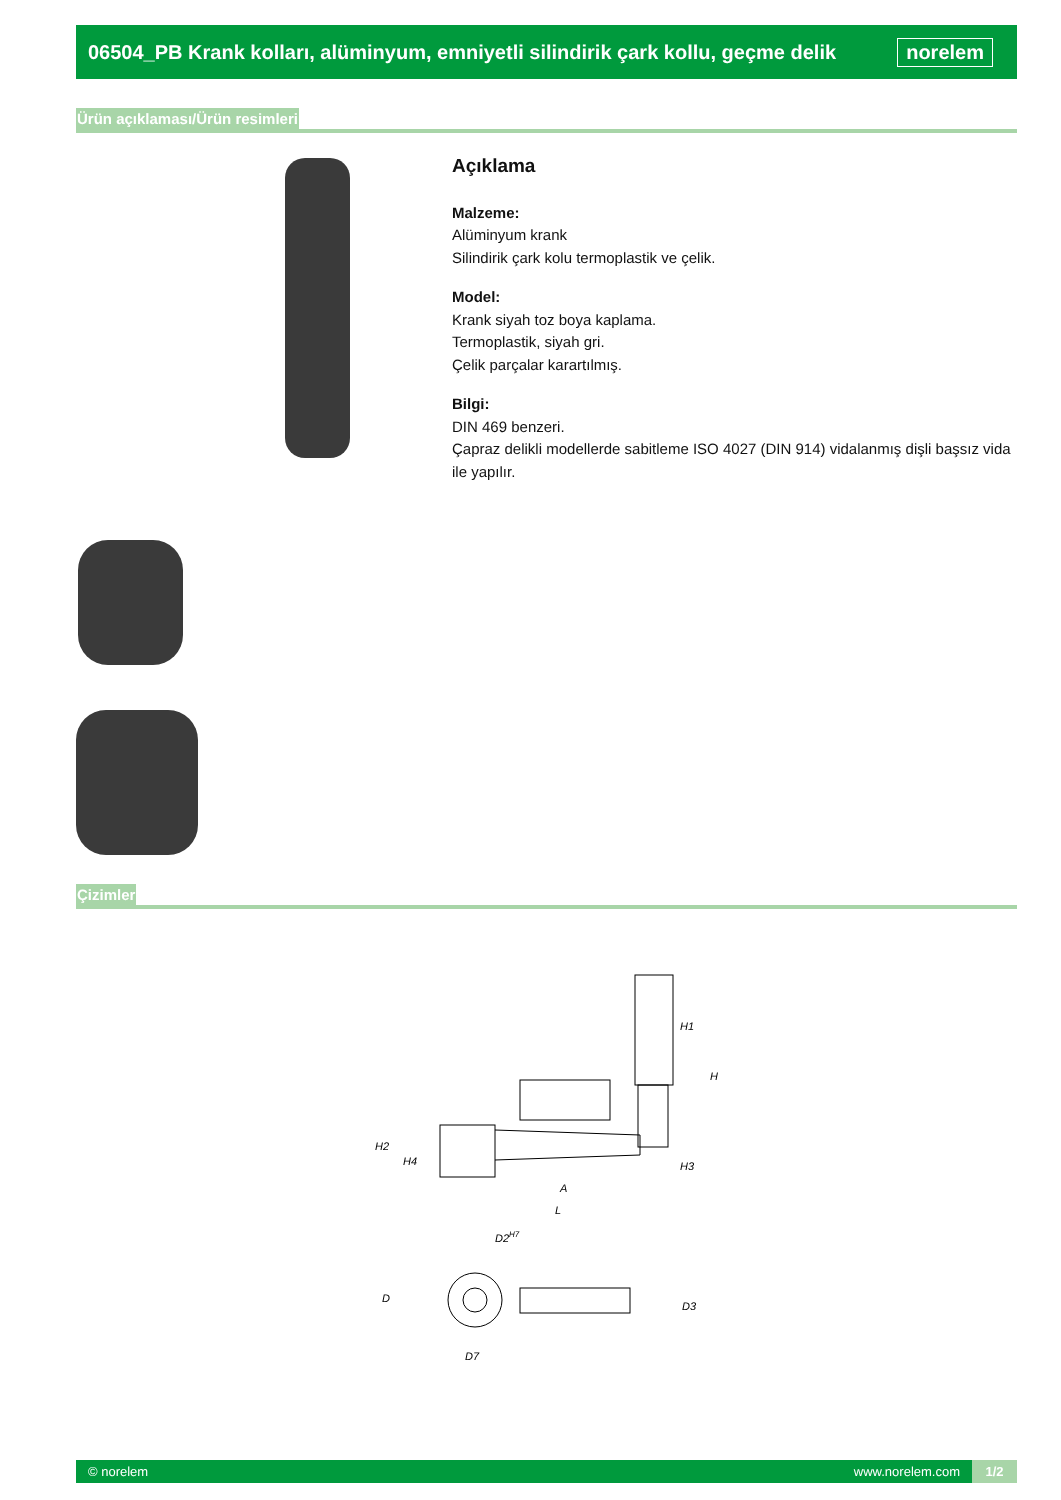06504_PB Krank kolları, alüminyum, emniyetli silindirik çark kollu, geçme delik
norelem
Ürün açıklaması/Ürün resimleri
Açıklama
Malzeme:
Alüminyum krank
Silindirik çark kolu termoplastik ve çelik.
Model:
Krank siyah toz boya kaplama.
Termoplastik, siyah gri.
Çelik parçalar karartılmış.
Bilgi:
DIN 469 benzeri.
Çapraz delikli modellerde sabitleme ISO 4027 (DIN 914) vidalanmış dişli başsız vida ile yapılır.
Çizimler
H1
H
H2
H4
H3
A
L
D2H7
D
D3
D7
© norelem www.norelem.com 1/2